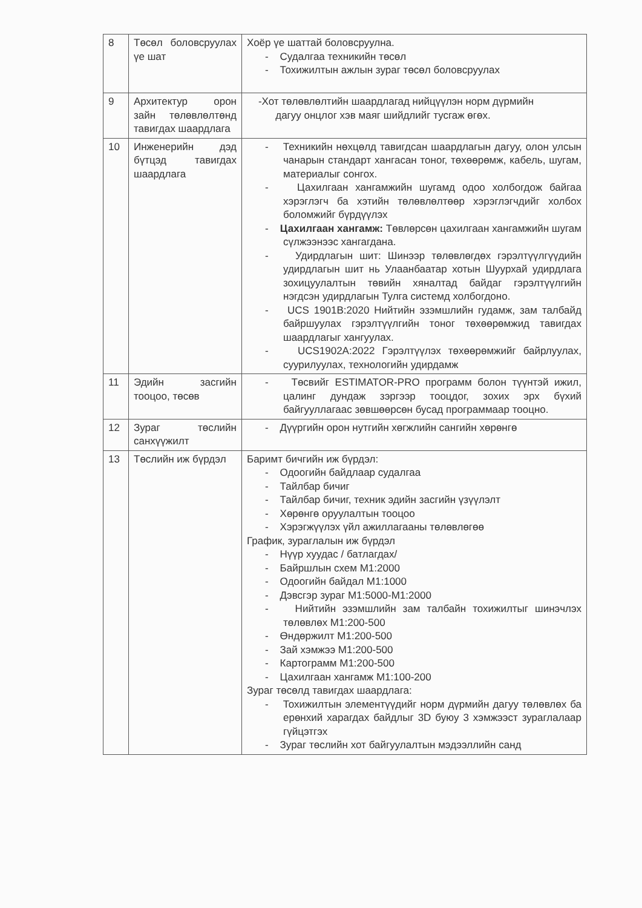| 8 | Төсөл боловсруулах үе шат | Хоёр үе шаттай боловсруулна. - Судалгаа техникийн төсөл - Тохижилтын ажлын зураг төсөл боловсруулах |
| 9 | Архитектур орон зайн төлөвлөлтөнд тавигдах шаардлага | -Хот төлөвлөлтийн шаардлагад нийцүүлэн норм дүрмийн дагуу онцлог хэв маяг шийдлийг тусгаж өгөх. |
| 10 | Инженерийн дэд бүтцэд тавигдах шаардлага | - Техникийн нөхцөлд тавигдсан шаардлагын дагуу, олон улсын чанарын стандарт хангасан тоног, төхөөрөмж, кабель, шугам, материалыг сонгох. - Цахилгаан хангамжийн шугамд одоо холбогдож байгаа хэрэглэгч ба хэтийн төлөвлөлтөөр хэрэглэгчдийг холбох боломжийг бүрдүүлэх - Цахилгаан хангамж: Төвлөрсөн цахилгаан хангамжийн шугам сүлжээнээс хангагдана. - Удирдлагын шит: Шинээр төлөвлөгдөх гэрэлтүүлгүүдийн удирдлагын шит нь Улаанбаатар хотын Шуурхай удирдлага зохицуулалтын төвийн хяналтад байдаг гэрэлтүүлгийн нэгдсэн удирдлагын Тулга системд холбогдоно. - UCS 1901B:2020 Нийтийн эзэмшлийн гудамж, зам талбайд байршуулах гэрэлтүүлгийн тоног төхөөрөмжид тавигдах шаардлагыг хангуулах. - UCS1902A:2022 Гэрэлтүүлэх төхөөрөмжийг байрлуулах, суурилуулах, технологийн удирдамж |
| 11 | Эдийн засгийн тооцоо, төсөв | - Төсвийг ESTIMATOR-PRO программ болон түүнтэй ижил, цалинг дундаж зэргээр тооцдог, зохих эрх бүхий байгууллагаас зөвшөөрсөн бусад программаар тооцно. |
| 12 | Зураг төслийн санхүүжилт | - Дүүргийн орон нутгийн хөгжлийн сангийн хөрөнгө |
| 13 | Төслийн иж бүрдэл | Баримт бичгийн иж бүрдэл: - Одоогийн байдлаар судалгаа - Тайлбар бичиг - Тайлбар бичиг, техник эдийн засгийн үзүүлэлт - Хөрөнгө оруулалтын тооцоо - Хэрэгжүүлэх үйл ажиллагааны төлөвлөгөө График, зураглалын иж бүрдэл - Нүүр хуудас / батлагдах/ - Байршлын схем M1:2000 - Одоогийн байдал M1:1000 - Дэвсгэр зураг M1:5000-M1:2000 - Нийтийн эзэмшлийн зам талбайн тохижилтыг шинэчлэх төлөвлөх M1:200-500 - Өндөржилт M1:200-500 - Зай хэмжээ M1:200-500 - Картограмм M1:200-500 - Цахилгаан хангамж M1:100-200 Зураг төсөлд тавигдах шаардлага: - Тохижилтын элементүүдийг норм дүрмийн дагуу төлөвлөх ба ерөнхий харагдах байдлыг 3D буюу 3 хэмжээст зураглалаар гүйцэтгэх - Зураг төслийн хот байгуулалтын мэдээллийн санд |